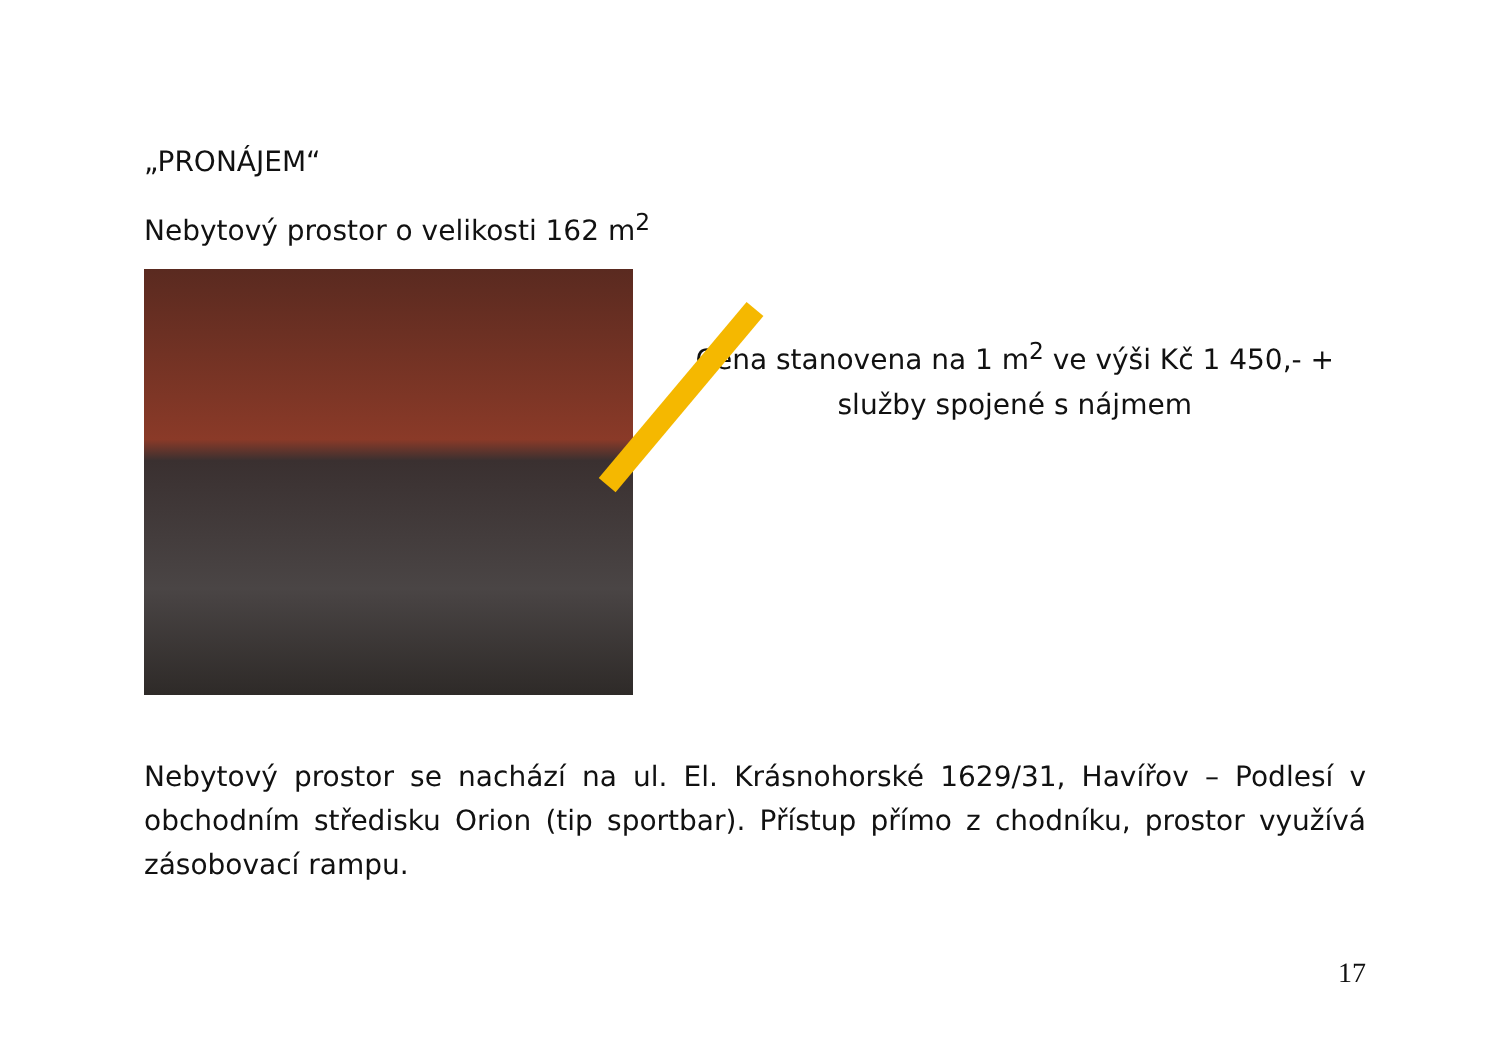„PRONÁJEM“
Nebytový prostor o velikosti 162 m<sup>2</sup>
Cena stanovena na 1 m<sup>2</sup> ve výši Kč 1 450,- + služby spojené s nájmem
Nebytový prostor se nachází na ul. El. Krásnohorské 1629/31, Havířov – Podlesí v obchodním středisku Orion (tip sportbar). Přístup přímo z chodníku, prostor využívá zásobovací rampu.
17